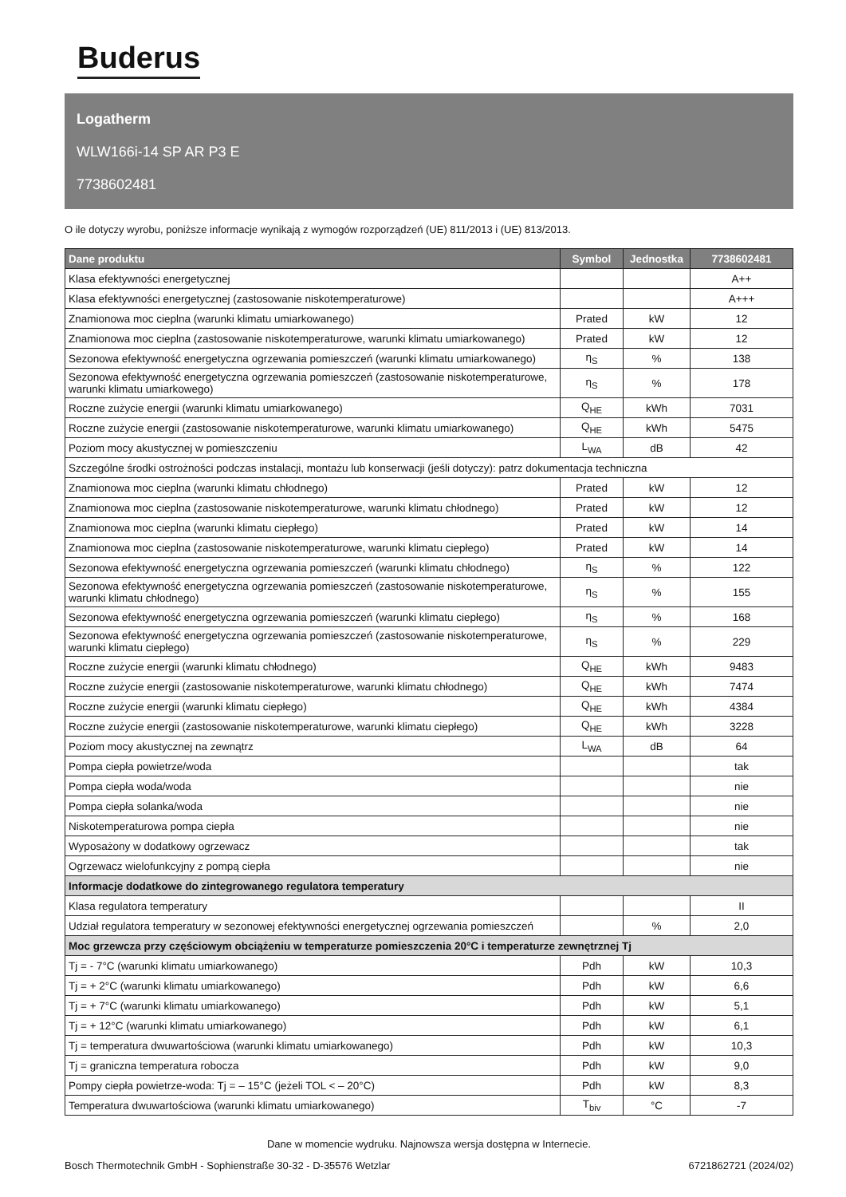Buderus
Logatherm
WLW166i-14 SP AR P3 E
7738602481
O ile dotyczy wyrobu, poniższe informacje wynikają z wymogów rozporządzeń (UE) 811/2013 i (UE) 813/2013.
| Dane produktu | Symbol | Jednostka | 7738602481 |
| --- | --- | --- | --- |
| Klasa efektywności energetycznej | | | A++ |
| Klasa efektywności energetycznej (zastosowanie niskotemperaturowe) | | | A+++ |
| Znamionowa moc cieplna (warunki klimatu umiarkowanego) | Prated | kW | 12 |
| Znamionowa moc cieplna (zastosowanie niskotemperaturowe, warunki klimatu umiarkowanego) | Prated | kW | 12 |
| Sezonowa efektywność energetyczna ogrzewania pomieszczeń (warunki klimatu umiarkowanego) | η<sub>S</sub> | % | 138 |
| Sezonowa efektywność energetyczna ogrzewania pomieszczeń (zastosowanie niskotemperaturowe, warunki klimatu umiarkowego) | η<sub>S</sub> | % | 178 |
| Roczne zużycie energii (warunki klimatu umiarkowanego) | Q<sub>HE</sub> | kWh | 7031 |
| Roczne zużycie energii (zastosowanie niskotemperaturowe, warunki klimatu umiarkowanego) | Q<sub>HE</sub> | kWh | 5475 |
| Poziom mocy akustycznej w pomieszczeniu | L<sub>WA</sub> | dB | 42 |
| Szczególne środki ostrożności podczas instalacji, montażu lub konserwacji (jeśli dotyczy): patrz dokumentacja techniczna | | | |
| Znamionowa moc cieplna (warunki klimatu chłodnego) | Prated | kW | 12 |
| Znamionowa moc cieplna (zastosowanie niskotemperaturowe, warunki klimatu chłodnego) | Prated | kW | 12 |
| Znamionowa moc cieplna (warunki klimatu ciepłego) | Prated | kW | 14 |
| Znamionowa moc cieplna (zastosowanie niskotemperaturowe, warunki klimatu ciepłego) | Prated | kW | 14 |
| Sezonowa efektywność energetyczna ogrzewania pomieszczeń (warunki klimatu chłodnego) | η<sub>S</sub> | % | 122 |
| Sezonowa efektywność energetyczna ogrzewania pomieszczeń (zastosowanie niskotemperaturowe, warunki klimatu chłodnego) | η<sub>S</sub> | % | 155 |
| Sezonowa efektywność energetyczna ogrzewania pomieszczeń (warunki klimatu ciepłego) | η<sub>S</sub> | % | 168 |
| Sezonowa efektywność energetyczna ogrzewania pomieszczeń (zastosowanie niskotemperaturowe, warunki klimatu ciepłego) | η<sub>S</sub> | % | 229 |
| Roczne zużycie energii (warunki klimatu chłodnego) | Q<sub>HE</sub> | kWh | 9483 |
| Roczne zużycie energii (zastosowanie niskotemperaturowe, warunki klimatu chłodnego) | Q<sub>HE</sub> | kWh | 7474 |
| Roczne zużycie energii (warunki klimatu ciepłego) | Q<sub>HE</sub> | kWh | 4384 |
| Roczne zużycie energii (zastosowanie niskotemperaturowe, warunki klimatu ciepłego) | Q<sub>HE</sub> | kWh | 3228 |
| Poziom mocy akustycznej na zewnątrz | L<sub>WA</sub> | dB | 64 |
| Pompa ciepła powietrze/woda | | | tak |
| Pompa ciepła woda/woda | | | nie |
| Pompa ciepła solanka/woda | | | nie |
| Niskotemperaturowa pompa ciepła | | | nie |
| Wyposażony w dodatkowy ogrzewacz | | | tak |
| Ogrzewacz wielofunkcyjny z pompą ciepła | | | nie |
| Informacje dodatkowe do zintegrowanego regulatora temperatury | | | |
| Klasa regulatora temperatury | | | II |
| Udział regulatora temperatury w sezonowej efektywności energetycznej ogrzewania pomieszczeń | | % | 2,0 |
| Moc grzewcza przy częściowym obciążeniu w temperaturze pomieszczenia 20°C i temperaturze zewnętrznej Tj | | | |
| Tj = - 7°C (warunki klimatu umiarkowanego) | Pdh | kW | 10,3 |
| Tj = + 2°C (warunki klimatu umiarkowanego) | Pdh | kW | 6,6 |
| Tj = + 7°C (warunki klimatu umiarkowanego) | Pdh | kW | 5,1 |
| Tj = + 12°C (warunki klimatu umiarkowanego) | Pdh | kW | 6,1 |
| Tj = temperatura dwuwartościowa (warunki klimatu umiarkowanego) | Pdh | kW | 10,3 |
| Tj = graniczna temperatura robocza | Pdh | kW | 9,0 |
| Pompy ciepła powietrze-woda: Tj = – 15°C (jeżeli TOL < – 20°C) | Pdh | kW | 8,3 |
| Temperatura dwuwartościowa (warunki klimatu umiarkowanego) | T<sub>biv</sub> | °C | -7 |
Dane w momencie wydruku. Najnowsza wersja dostępna w Internecie.
Bosch Thermotechnik GmbH - Sophienstraße 30-32 - D-35576 Wetzlar 6721862721 (2024/02)